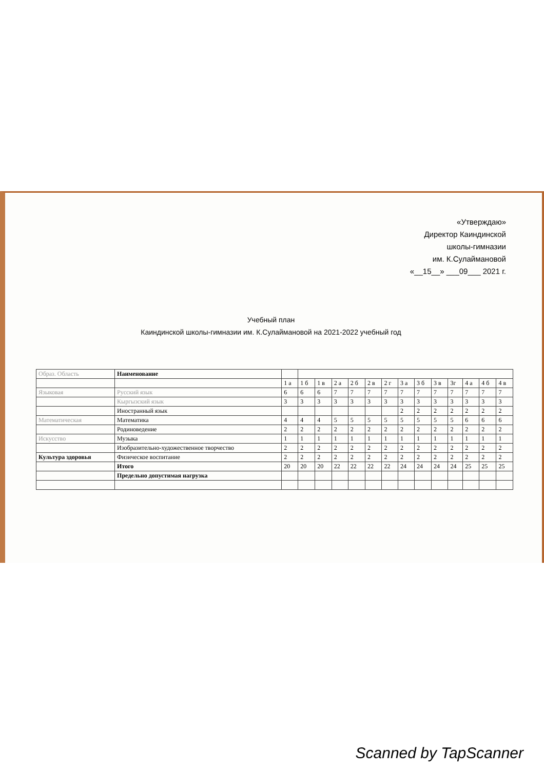«Утверждаю»
Директор Каиндинской
школы-гимназии
им. К.Сулаймановой
«__15__» ___09___ 2021 г.
Учебный план
Каиндинской школы-гимназии им. К.Сулаймановой на 2021-2022 учебный год
| Образ. Область | Наименование | | | | | | | | | | | | | | |
| --- | --- | --- | --- | --- | --- | --- | --- | --- | --- | --- | --- | --- | --- | --- | --- |
| | | 1 а | 1 б | 1 в | 2 а | 2 б | 2 в | 2 г | 3 а | 3 б | 3 в | 3г | 4 а | 4 б | 4 в |
| Языковая | Русский язык | 6 | 6 | 6 | 7 | 7 | 7 | 7 | 7 | 7 | 7 | 7 | 7 | 7 | 7 |
| | Кыргызский язык | 3 | 3 | 3 | 3 | 3 | 3 | 3 | 3 | 3 | 3 | 3 | 3 | 3 | 3 |
| | Иностранный язык | | | | | | | | 2 | 2 | 2 | 2 | 2 | 2 | 2 |
| Математическая | Математика | 4 | 4 | 4 | 5 | 5 | 5 | 5 | 5 | 5 | 5 | 5 | 6 | 6 | 6 |
| | Родиноведение | 2 | 2 | 2 | 2 | 2 | 2 | 2 | 2 | 2 | 2 | 2 | 2 | 2 | 2 |
| Искусство | Музыка | 1 | 1 | 1 | 1 | 1 | 1 | 1 | 1 | 1 | 1 | 1 | 1 | 1 | 1 |
| | Изобразительно-художественное творчество | 2 | 2 | 2 | 2 | 2 | 2 | 2 | 2 | 2 | 2 | 2 | 2 | 2 | 2 |
| Культура здоровья | Физическое воспитание | 2 | 2 | 2 | 2 | 2 | 2 | 2 | 2 | 2 | 2 | 2 | 2 | 2 | 2 |
| | Итого | 20 | 20 | 20 | 22 | 22 | 22 | 22 | 24 | 24 | 24 | 24 | 25 | 25 | 25 |
| | Предельно допустимая нагрузка | | | | | | | | | | | | | | |
Scanned by TapScanner